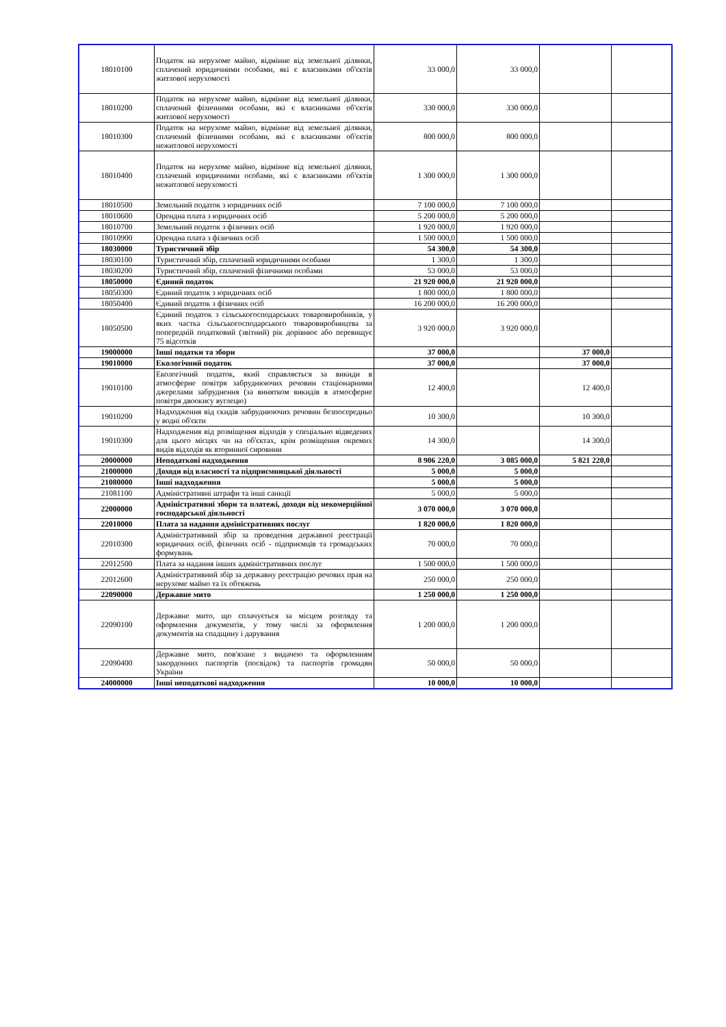| 18010100 | Податок на нерухоме майно, відмінне від земельної ділянки, сплачений юридичними особами, які є власниками об'єктів житлової нерухомості | 33 000,0 | 33 000,0 | | |
| 18010200 | Податок на нерухоме майно, відмінне від земельної ділянки, сплачений фізичними особами, які є власниками об'єктів житлової нерухомості | 330 000,0 | 330 000,0 | | |
| 18010300 | Податок на нерухоме майно, відмінне від земельної ділянки, сплачений фізичними особами, які є власниками об'єктів нежитлової нерухомості | 800 000,0 | 800 000,0 | | |
| 18010400 | Податок на нерухоме майно, відмінне від земельної ділянки, сплачений юридичними особами, які є власниками об'єктів нежитлової нерухомості | 1 300 000,0 | 1 300 000,0 | | |
| 18010500 | Земельний податок з юридичних осіб | 7 100 000,0 | 7 100 000,0 | | |
| 18010600 | Орендна плата з юридичних осіб | 5 200 000,0 | 5 200 000,0 | | |
| 18010700 | Земельний податок з фізичних осіб | 1 920 000,0 | 1 920 000,0 | | |
| 18010900 | Орендна плата з фізичних осіб | 1 500 000,0 | 1 500 000,0 | | |
| 18030000 | Туристичний збір | 54 300,0 | 54 300,0 | | |
| 18030100 | Туристичний збір, сплачений юридичними особами | 1 300,0 | 1 300,0 | | |
| 18030200 | Туристичний збір, сплачений фізичними особами | 53 000,0 | 53 000,0 | | |
| 18050000 | Єдиний податок | 21 920 000,0 | 21 920 000,0 | | |
| 18050300 | Єдиний податок з юридичних осіб | 1 800 000,0 | 1 800 000,0 | | |
| 18050400 | Єдиний податок з фізичних осіб | 16 200 000,0 | 16 200 000,0 | | |
| 18050500 | Єдиний податок з сільськогосподарських товаровиробників, у яких частка сільськогосподарського товаровиробництва за попередній податковий (звітний) рік дорівнює або перевищує 75 відсотків | 3 920 000,0 | 3 920 000,0 | | |
| 19000000 | Інші податки та збори | 37 000,0 | | 37 000,0 | |
| 19010000 | Екологічний податок | 37 000,0 | | 37 000,0 | |
| 19010100 | Екологічний податок, який справляється за викиди в атмосферне повітря забруднюючих речовин стаціонарними джерелами забруднення (за винятком викидів в атмосферне повітря двоокису вуглецю) | 12 400,0 | | 12 400,0 | |
| 19010200 | Надходження від скидів забруднюючих речовин безпосередньо у водні об'єкти | 10 300,0 | | 10 300,0 | |
| 19010300 | Надходження від розміщення відходів у спеціально відведених для цього місцях чи на об'єктах, крім розміщення окремих видів відходів як вторинної сировини | 14 300,0 | | 14 300,0 | |
| 20000000 | Неподаткові надходження | 8 906 220,0 | 3 085 000,0 | 5 821 220,0 | |
| 21000000 | Доходи від власності та підприємницької діяльності | 5 000,0 | 5 000,0 | | |
| 21080000 | Інші надходження | 5 000,0 | 5 000,0 | | |
| 21081100 | Адміністративні штрафи та інші санкції | 5 000,0 | 5 000,0 | | |
| 22000000 | Адміністративні збори та платежі, доходи від некомерційної господарської діяльності | 3 070 000,0 | 3 070 000,0 | | |
| 22010000 | Плата за надання адміністративних послуг | 1 820 000,0 | 1 820 000,0 | | |
| 22010300 | Адміністративний збір за проведення державної реєстрації юридичних осіб, фізичних осіб - підприємців та громадських формувань | 70 000,0 | 70 000,0 | | |
| 22012500 | Плата за надання інших адміністративних послуг | 1 500 000,0 | 1 500 000,0 | | |
| 22012600 | Адміністративний збір за державну реєстрацію речових прав на нерухоме майно та їх обтяжень | 250 000,0 | 250 000,0 | | |
| 22090000 | Державне мито | 1 250 000,0 | 1 250 000,0 | | |
| 22090100 | Державне мито, що сплачується за місцем розгляду та оформлення документів, у тому числі за оформлення документів на спадщину і дарування | 1 200 000,0 | 1 200 000,0 | | |
| 22090400 | Державне мито, пов'язане з видачею та оформленням закордонних паспортів (посвідок) та паспортів громадян України | 50 000,0 | 50 000,0 | | |
| 24000000 | Інші неподаткові надходження | 10 000,0 | 10 000,0 | | |